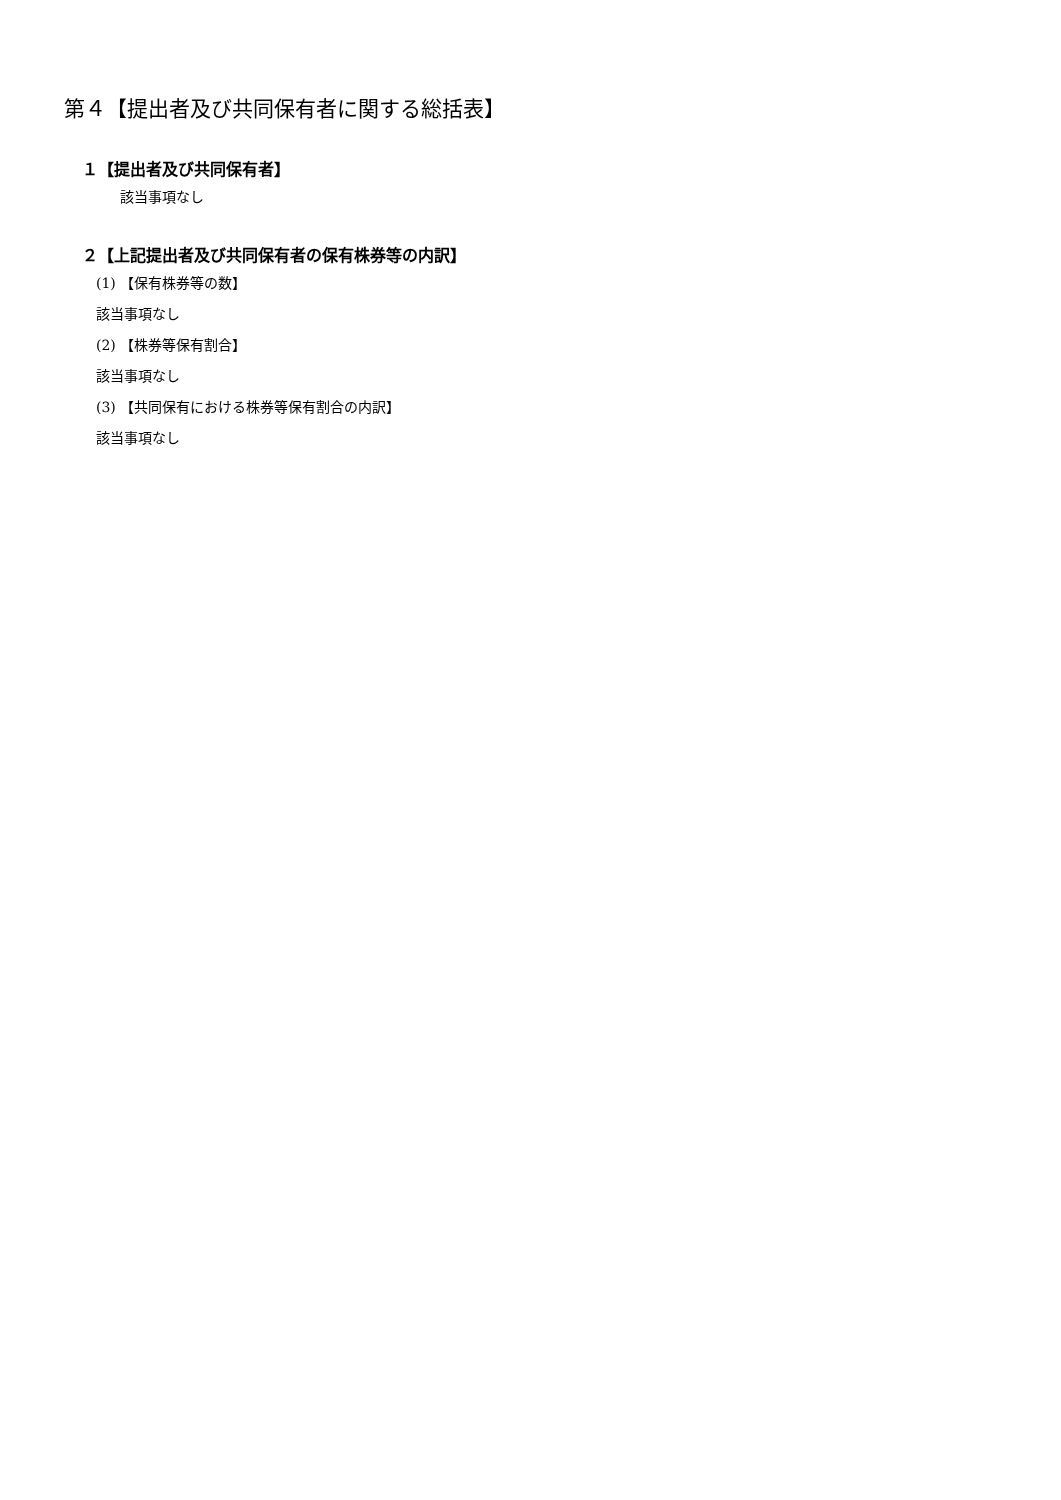第４【提出者及び共同保有者に関する総括表】
１【提出者及び共同保有者】
該当事項なし
２【上記提出者及び共同保有者の保有株券等の内訳】
(1) 【保有株券等の数】
該当事項なし
(2) 【株券等保有割合】
該当事項なし
(3) 【共同保有における株券等保有割合の内訳】
該当事項なし